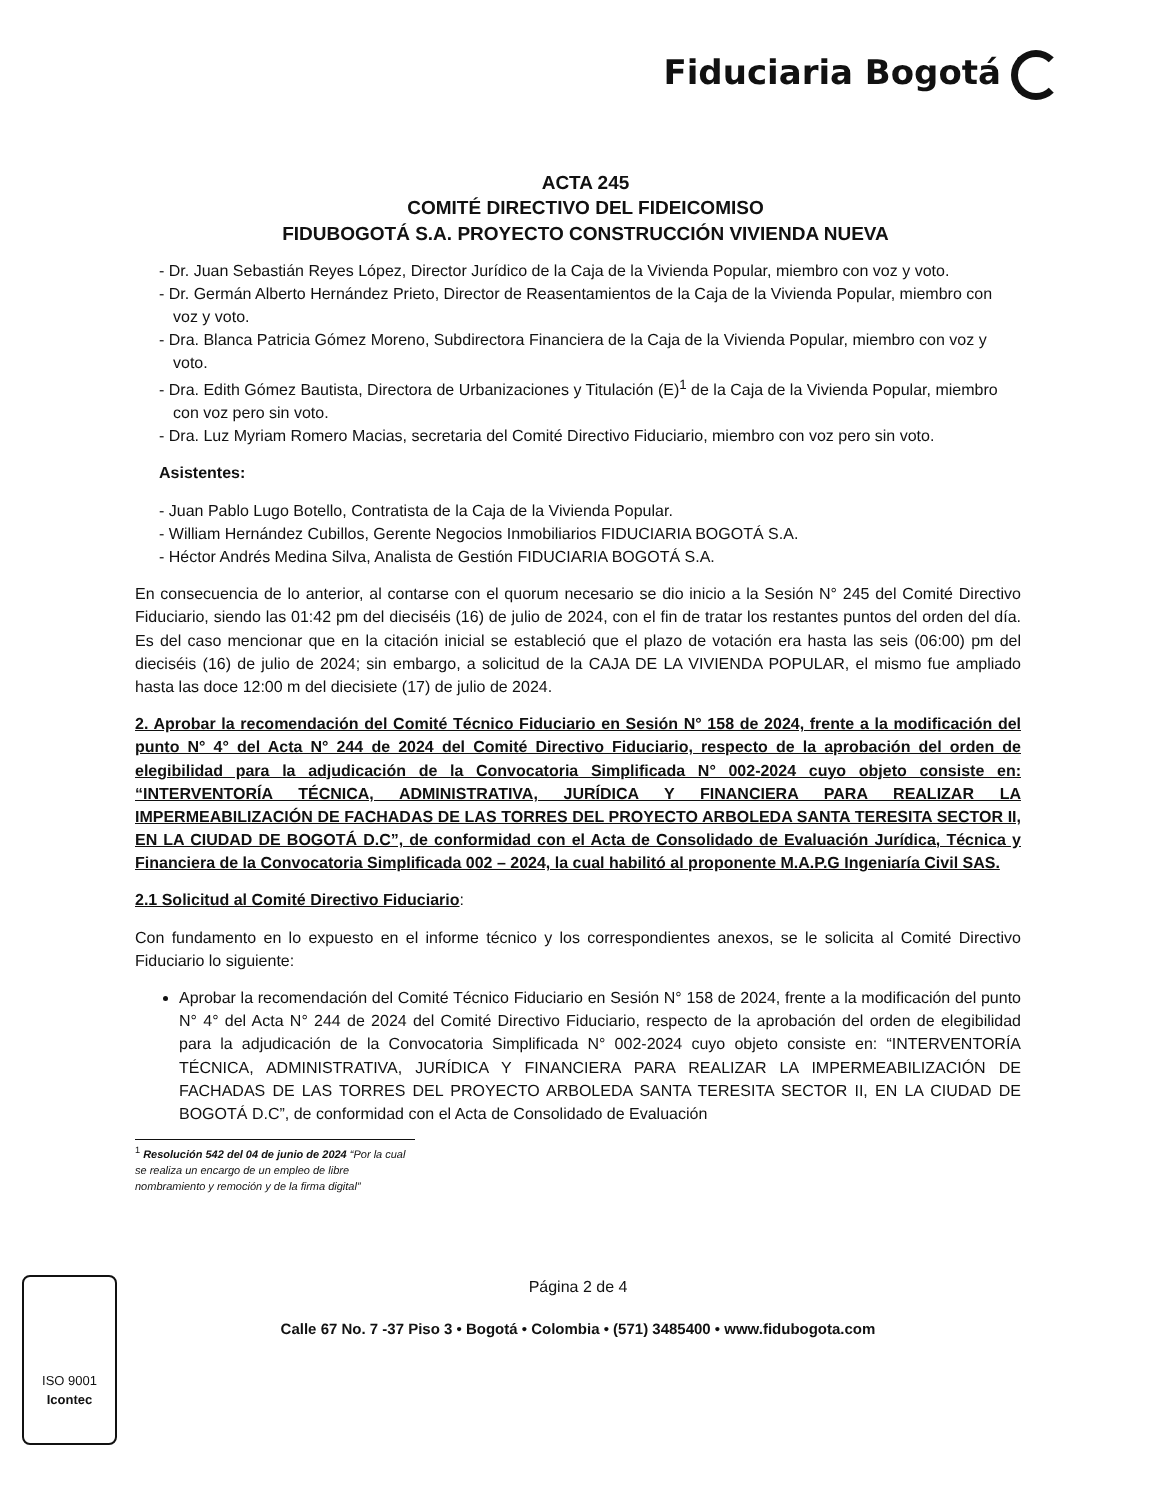Fiduciaria Bogotá
ACTA 245
COMITÉ DIRECTIVO DEL FIDEICOMISO
FIDUBOGOTÁ S.A. PROYECTO CONSTRUCCIÓN VIVIENDA NUEVA
- Dr. Juan Sebastián Reyes López, Director Jurídico de la Caja de la Vivienda Popular, miembro con voz y voto.
- Dr. Germán Alberto Hernández Prieto, Director de Reasentamientos de la Caja de la Vivienda Popular, miembro con voz y voto.
- Dra. Blanca Patricia Gómez Moreno, Subdirectora Financiera de la Caja de la Vivienda Popular, miembro con voz y voto.
- Dra. Edith Gómez Bautista, Directora de Urbanizaciones y Titulación (E)<sup>1</sup> de la Caja de la Vivienda Popular, miembro con voz pero sin voto.
- Dra. Luz Myriam Romero Macias, secretaria del Comité Directivo Fiduciario, miembro con voz pero sin voto.
Asistentes:
- Juan Pablo Lugo Botello, Contratista de la Caja de la Vivienda Popular.
- William Hernández Cubillos, Gerente Negocios Inmobiliarios FIDUCIARIA BOGOTÁ S.A.
- Héctor Andrés Medina Silva, Analista de Gestión FIDUCIARIA BOGOTÁ S.A.
En consecuencia de lo anterior, al contarse con el quorum necesario se dio inicio a la Sesión N° 245 del Comité Directivo Fiduciario, siendo las 01:42 pm del dieciséis (16) de julio de 2024, con el fin de tratar los restantes puntos del orden del día. Es del caso mencionar que en la citación inicial se estableció que el plazo de votación era hasta las seis (06:00) pm del dieciséis (16) de julio de 2024; sin embargo, a solicitud de la CAJA DE LA VIVIENDA POPULAR, el mismo fue ampliado hasta las doce 12:00 m del diecisiete (17) de julio de 2024.
2. Aprobar la recomendación del Comité Técnico Fiduciario en Sesión N° 158 de 2024, frente a la modificación del punto N° 4° del Acta N° 244 de 2024 del Comité Directivo Fiduciario, respecto de la aprobación del orden de elegibilidad para la adjudicación de la Convocatoria Simplificada N° 002-2024 cuyo objeto consiste en: “INTERVENTORÍA TÉCNICA, ADMINISTRATIVA, JURÍDICA Y FINANCIERA PARA REALIZAR LA IMPERMEABILIZACIÓN DE FACHADAS DE LAS TORRES DEL PROYECTO ARBOLEDA SANTA TERESITA SECTOR II, EN LA CIUDAD DE BOGOTÁ D.C”, de conformidad con el Acta de Consolidado de Evaluación Jurídica, Técnica y Financiera de la Convocatoria Simplificada 002 – 2024, la cual habilitó al proponente M.A.P.G Ingeniaría Civil SAS.
2.1 Solicitud al Comité Directivo Fiduciario:
Con fundamento en lo expuesto en el informe técnico y los correspondientes anexos, se le solicita al Comité Directivo Fiduciario lo siguiente:
Aprobar la recomendación del Comité Técnico Fiduciario en Sesión N° 158 de 2024, frente a la modificación del punto N° 4° del Acta N° 244 de 2024 del Comité Directivo Fiduciario, respecto de la aprobación del orden de elegibilidad para la adjudicación de la Convocatoria Simplificada N° 002-2024 cuyo objeto consiste en: “INTERVENTORÍA TÉCNICA, ADMINISTRATIVA, JURÍDICA Y FINANCIERA PARA REALIZAR LA IMPERMEABILIZACIÓN DE FACHADAS DE LAS TORRES DEL PROYECTO ARBOLEDA SANTA TERESITA SECTOR II, EN LA CIUDAD DE BOGOTÁ D.C”, de conformidad con el Acta de Consolidado de Evaluación
<sup>1</sup> Resolución 542 del 04 de junio de 2024 “Por la cual se realiza un encargo de un empleo de libre nombramiento y remoción y de la firma digital”
Página 2 de 4
Calle 67 No. 7 -37 Piso 3 • Bogotá • Colombia • (571) 3485400 • www.fidubogota.com
ISO 9001
Icontec